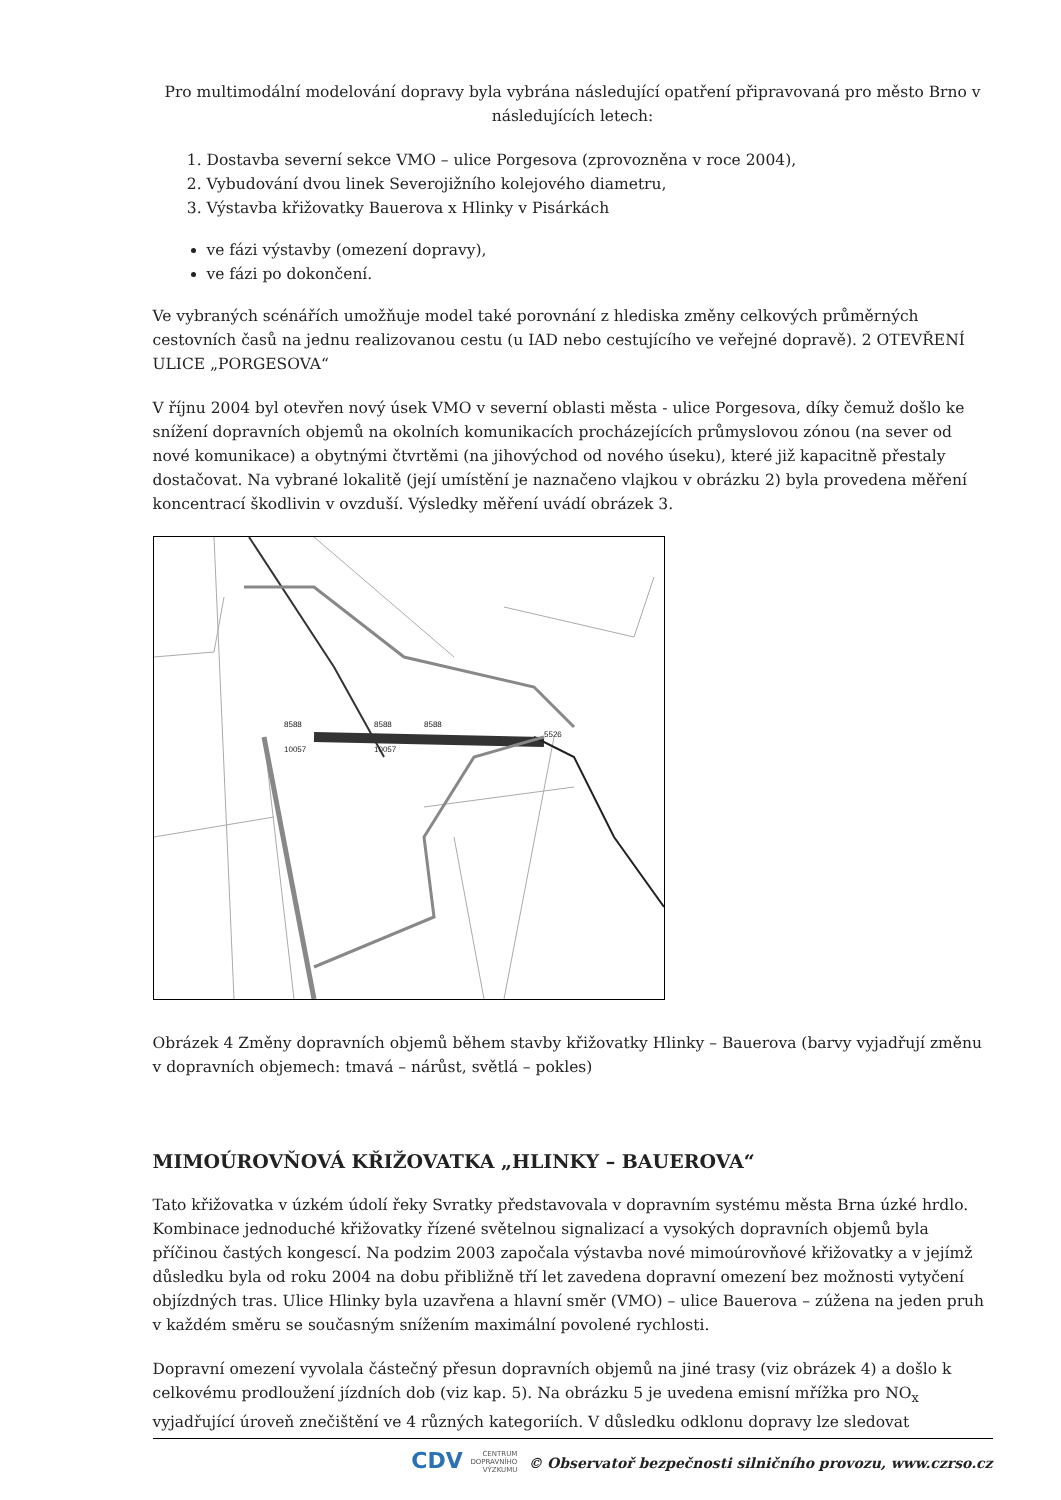Pro multimodální modelování dopravy byla vybrána následující opatření připravovaná pro město Brno v následujících letech:
1. Dostavba severní sekce VMO – ulice Porgesova (zprovozněna v roce 2004),
2. Vybudování dvou linek Severojižního kolejového diametru,
3. Výstavba křižovatky Bauerova x Hlinky v Pisárkách
ve fázi výstavby (omezení dopravy),
ve fázi po dokončení.
Ve vybraných scénářích umožňuje model také porovnání z hlediska změny celkových průměrných cestovních časů na jednu realizovanou cestu (u IAD nebo cestujícího ve veřejné dopravě). 2 OTEVŘENÍ ULICE „PORGESOVA“
V říjnu 2004 byl otevřen nový úsek VMO v severní oblasti města - ulice Porgesova, díky čemuž došlo ke snížení dopravních objemů na okolních komunikacích procházejících průmyslovou zónou (na sever od nové komunikace) a obytnými čtvrtěmi (na jihovýchod od nového úseku), které již kapacitně přestaly dostačovat. Na vybrané lokalitě (její umístění je naznačeno vlajkou v obrázku 2) byla provedena měření koncentrací škodlivin v ovzduší. Výsledky měření uvádí obrázek 3.
8588
8588
8588
10057
10057
5526
Obrázek 4 Změny dopravních objemů během stavby křižovatky Hlinky – Bauerova (barvy vyjadřují změnu v dopravních objemech: tmavá – nárůst, světlá – pokles)
MIMOÚROVŇOVÁ KŘIŽOVATKA „HLINKY – BAUEROVA“
Tato křižovatka v úzkém údolí řeky Svratky představovala v dopravním systému města Brna úzké hrdlo. Kombinace jednoduché křižovatky řízené světelnou signalizací a vysokých dopravních objemů byla příčinou častých kongescí. Na podzim 2003 započala výstavba nové mimoúrovňové křižovatky a v jejímž důsledku byla od roku 2004 na dobu přibližně tří let zavedena dopravní omezení bez možnosti vytyčení objízdných tras. Ulice Hlinky byla uzavřena a hlavní směr (VMO) – ulice Bauerova – zúžena na jeden pruh v každém směru se současným snížením maximální povolené rychlosti.
Dopravní omezení vyvolala částečný přesun dopravních objemů na jiné trasy (viz obrázek 4) a došlo k celkovému prodloužení jízdních dob (viz kap. 5). Na obrázku 5 je uvedena emisní mřížka pro NO<sub>x</sub> vyjadřující úroveň znečištění ve 4 různých kategoriích. V důsledku odklonu dopravy lze sledovat
CDV CENTRUM
DOPRAVNÍHO
VÝZKUMU © Observatoř bezpečnosti silničního provozu, www.czrso.cz